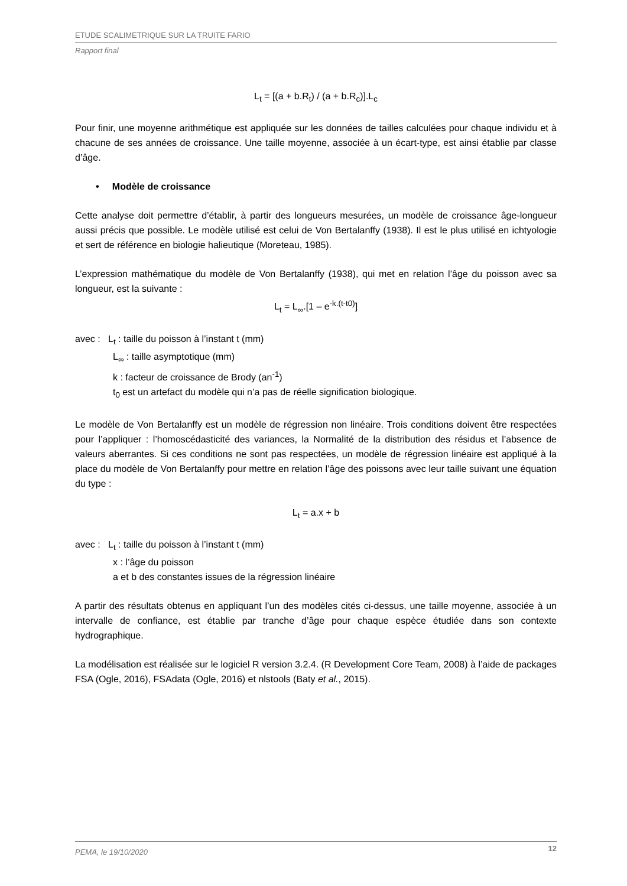ETUDE SCALIMETRIQUE SUR LA TRUITE FARIO
Rapport final
L<sub>t</sub> = [(a + b.R<sub>t</sub>) / (a + b.R<sub>c</sub>)].L<sub>c</sub>
Pour finir, une moyenne arithmétique est appliquée sur les données de tailles calculées pour chaque individu et à chacune de ses années de croissance. Une taille moyenne, associée à un écart-type, est ainsi établie par classe d’âge.
• Modèle de croissance
Cette analyse doit permettre d’établir, à partir des longueurs mesurées, un modèle de croissance âge-longueur aussi précis que possible. Le modèle utilisé est celui de Von Bertalanffy (1938). Il est le plus utilisé en ichtyologie et sert de référence en biologie halieutique (Moreteau, 1985).
L’expression mathématique du modèle de Von Bertalanffy (1938), qui met en relation l’âge du poisson avec sa longueur, est la suivante :
L<sub>t</sub> = L<sub>∞</sub>.[1 – e<sup>-k.(t-t0)</sup>]
avec : L<sub>t</sub> : taille du poisson à l’instant t (mm)
L<sub>∞</sub> : taille asymptotique (mm)
k : facteur de croissance de Brody (an<sup>-1</sup>)
t<sub>0</sub> est un artefact du modèle qui n’a pas de réelle signification biologique.
Le modèle de Von Bertalanffy est un modèle de régression non linéaire. Trois conditions doivent être respectées pour l’appliquer : l’homoscédasticité des variances, la Normalité de la distribution des résidus et l’absence de valeurs aberrantes. Si ces conditions ne sont pas respectées, un modèle de régression linéaire est appliqué à la place du modèle de Von Bertalanffy pour mettre en relation l’âge des poissons avec leur taille suivant une équation du type :
L<sub>t</sub> = a.x + b
avec : L<sub>t</sub> : taille du poisson à l’instant t (mm)
x : l’âge du poisson
a et b des constantes issues de la régression linéaire
A partir des résultats obtenus en appliquant l’un des modèles cités ci-dessus, une taille moyenne, associée à un intervalle de confiance, est établie par tranche d’âge pour chaque espèce étudiée dans son contexte hydrographique.
La modélisation est réalisée sur le logiciel R version 3.2.4. (R Development Core Team, 2008) à l’aide de packages FSA (Ogle, 2016), FSAdata (Ogle, 2016) et nlstools (Baty et al., 2015).
PEMA, le 19/10/2020 12